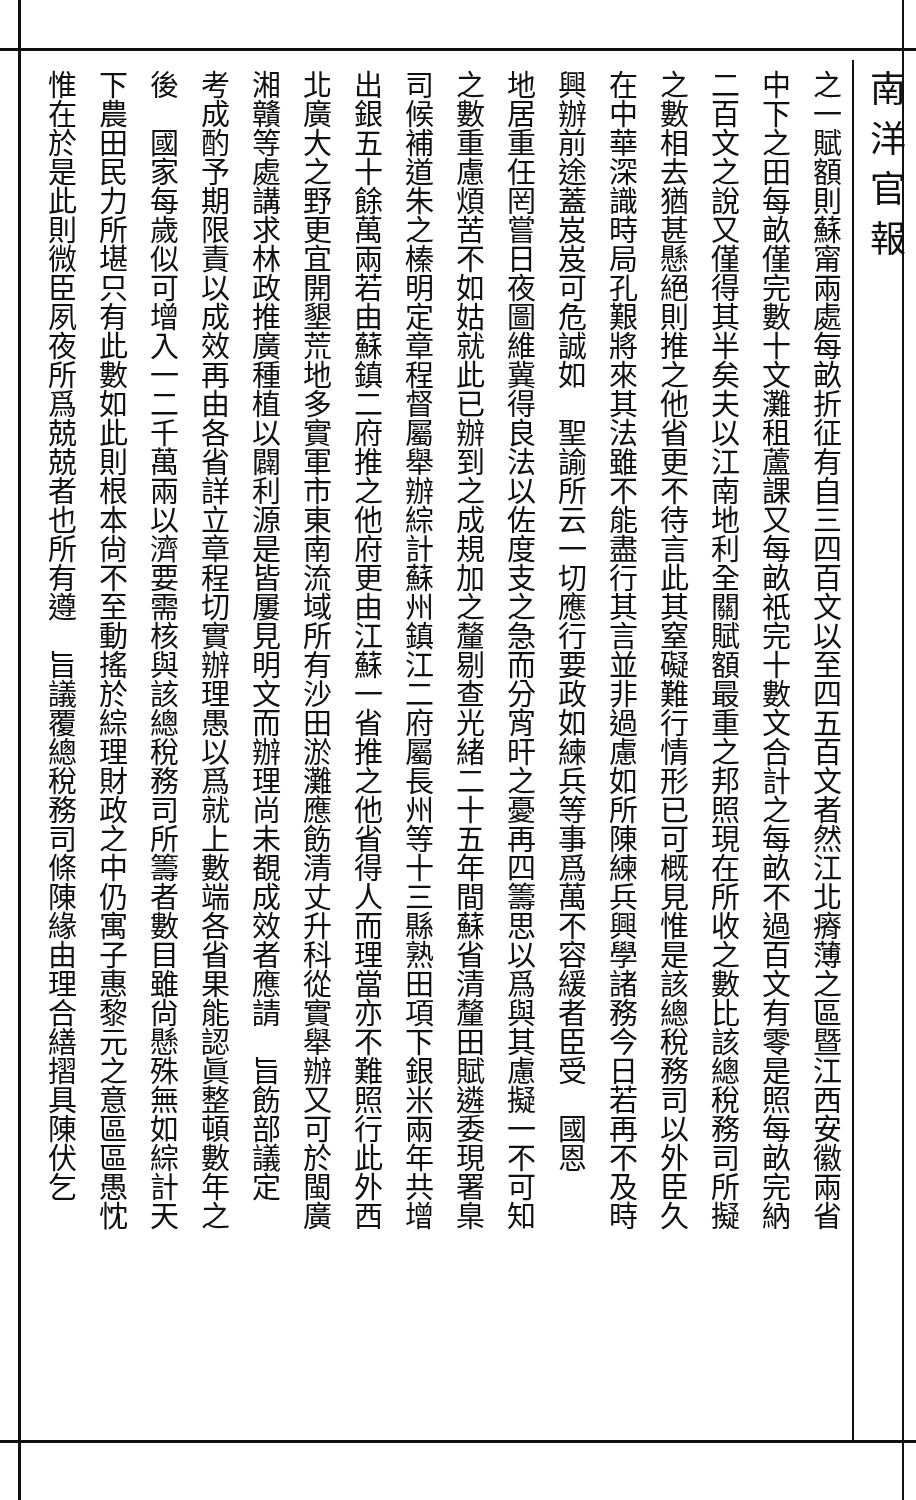南洋官報
之一賦額則蘇甯兩處每畝折征有自三四百文以至四五百文者然江北瘠薄之區暨江西安徽兩省
中下之田每畝僅完數十文灘租蘆課又每畝祇完十數文合計之每畝不過百文有零是照每畝完納
二百文之說又僅得其半矣夫以江南地利全關賦額最重之邦照現在所收之數比該總稅務司所擬
之數相去猶甚懸絕則推之他省更不待言此其窒礙難行情形已可概見惟是該總稅務司以外臣久
在中華深識時局孔艱將來其法雖不能盡行其言並非過慮如所陳練兵興學諸務今日若再不及時
興辦前途蓋岌岌可危誠如　聖諭所云一切應行要政如練兵等事爲萬不容緩者臣受　國恩
地居重任罔嘗日夜圖維冀得良法以佐度支之急而分宵旰之憂再四籌思以爲與其慮擬一不可知
之數重慮煩苦不如姑就此已辦到之成規加之釐剔查光緒二十五年間蘇省清釐田賦遴委現署臬
司候補道朱之榛明定章程督屬舉辦綜計蘇州鎮江二府屬長州等十三縣熟田項下銀米兩年共增
出銀五十餘萬兩若由蘇鎮二府推之他府更由江蘇一省推之他省得人而理當亦不難照行此外西
北廣大之野更宜開墾荒地多實軍市東南流域所有沙田淤灘應飭清丈升科從實舉辦又可於閩廣
湘贛等處講求林政推廣種植以闢利源是皆屢見明文而辦理尚未覩成效者應請　旨飭部議定
考成酌予期限責以成效再由各省詳立章程切實辦理愚以爲就上數端各省果能認眞整頓數年之
後　國家每歲似可增入一二千萬兩以濟要需核與該總稅務司所籌者數目雖尙懸殊無如綜計天
下農田民力所堪只有此數如此則根本尙不至動搖於綜理財政之中仍寓子惠黎元之意區區愚忱
惟在於是此則微臣夙夜所爲兢兢者也所有遵　旨議覆總稅務司條陳緣由理合繕摺具陳伏乞